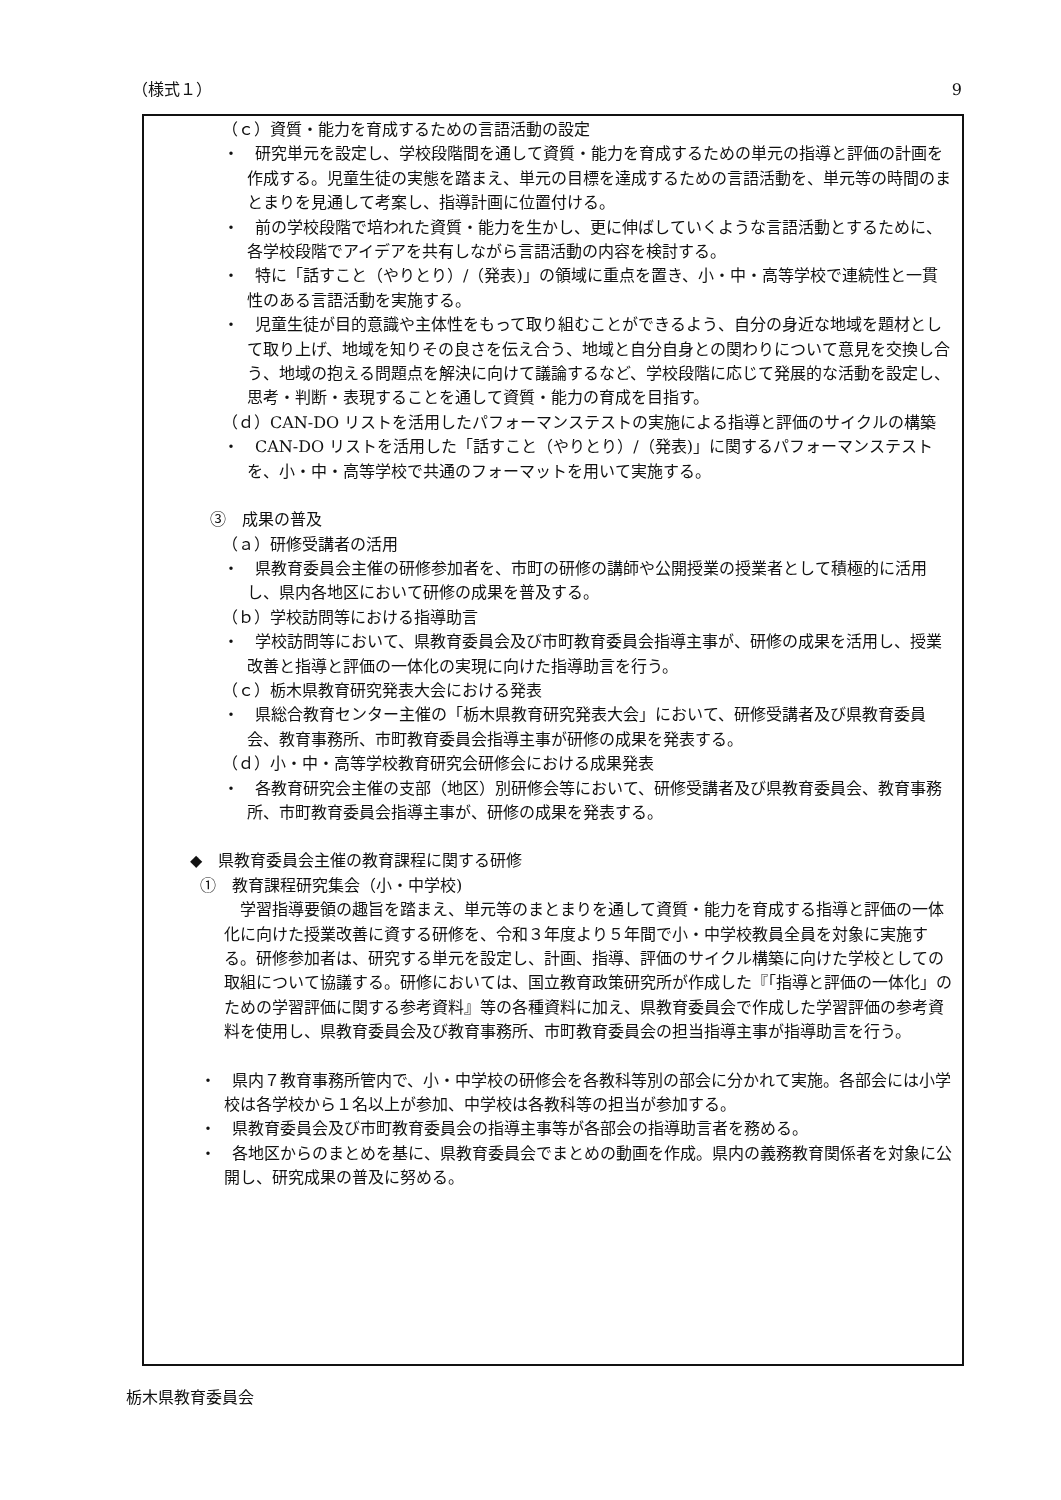（様式１） 9
（ｃ）資質・能力を育成するための言語活動の設定
・　研究単元を設定し、学校段階間を通して資質・能力を育成するための単元の指導と評価の計画を作成する。児童生徒の実態を踏まえ、単元の目標を達成するための言語活動を、単元等の時間のまとまりを見通して考案し、指導計画に位置付ける。
・　前の学校段階で培われた資質・能力を生かし、更に伸ばしていくような言語活動とするために、各学校段階でアイデアを共有しながら言語活動の内容を検討する。
・　特に「話すこと（やりとり）/（発表)」の領域に重点を置き、小・中・高等学校で連続性と一貫性のある言語活動を実施する。
・　児童生徒が目的意識や主体性をもって取り組むことができるよう、自分の身近な地域を題材として取り上げ、地域を知りその良さを伝え合う、地域と自分自身との関わりについて意見を交換し合う、地域の抱える問題点を解決に向けて議論するなど、学校段階に応じて発展的な活動を設定し、思考・判断・表現することを通して資質・能力の育成を目指す。
（ｄ）CAN-DO リストを活用したパフォーマンステストの実施による指導と評価のサイクルの構築
・　CAN-DO リストを活用した「話すこと（やりとり）/（発表)」に関するパフォーマンステストを、小・中・高等学校で共通のフォーマットを用いて実施する。
③　成果の普及
（ａ）研修受講者の活用
・　県教育委員会主催の研修参加者を、市町の研修の講師や公開授業の授業者として積極的に活用し、県内各地区において研修の成果を普及する。
（ｂ）学校訪問等における指導助言
・　学校訪問等において、県教育委員会及び市町教育委員会指導主事が、研修の成果を活用し、授業改善と指導と評価の一体化の実現に向けた指導助言を行う。
（ｃ）栃木県教育研究発表大会における発表
・　県総合教育センター主催の「栃木県教育研究発表大会」において、研修受講者及び県教育委員会、教育事務所、市町教育委員会指導主事が研修の成果を発表する。
（ｄ）小・中・高等学校教育研究会研修会における成果発表
・　各教育研究会主催の支部（地区）別研修会等において、研修受講者及び県教育委員会、教育事務所、市町教育委員会指導主事が、研修の成果を発表する。
◆　県教育委員会主催の教育課程に関する研修
①　教育課程研究集会（小・中学校)
学習指導要領の趣旨を踏まえ、単元等のまとまりを通して資質・能力を育成する指導と評価の一体化に向けた授業改善に資する研修を、令和３年度より５年間で小・中学校教員全員を対象に実施する。研修参加者は、研究する単元を設定し、計画、指導、評価のサイクル構築に向けた学校としての取組について協議する。研修においては、国立教育政策研究所が作成した『「指導と評価の一体化」のための学習評価に関する参考資料』等の各種資料に加え、県教育委員会で作成した学習評価の参考資料を使用し、県教育委員会及び教育事務所、市町教育委員会の担当指導主事が指導助言を行う。
・　県内７教育事務所管内で、小・中学校の研修会を各教科等別の部会に分かれて実施。各部会には小学校は各学校から１名以上が参加、中学校は各教科等の担当が参加する。
・　県教育委員会及び市町教育委員会の指導主事等が各部会の指導助言者を務める。
・　各地区からのまとめを基に、県教育委員会でまとめの動画を作成。県内の義務教育関係者を対象に公開し、研究成果の普及に努める。
栃木県教育委員会